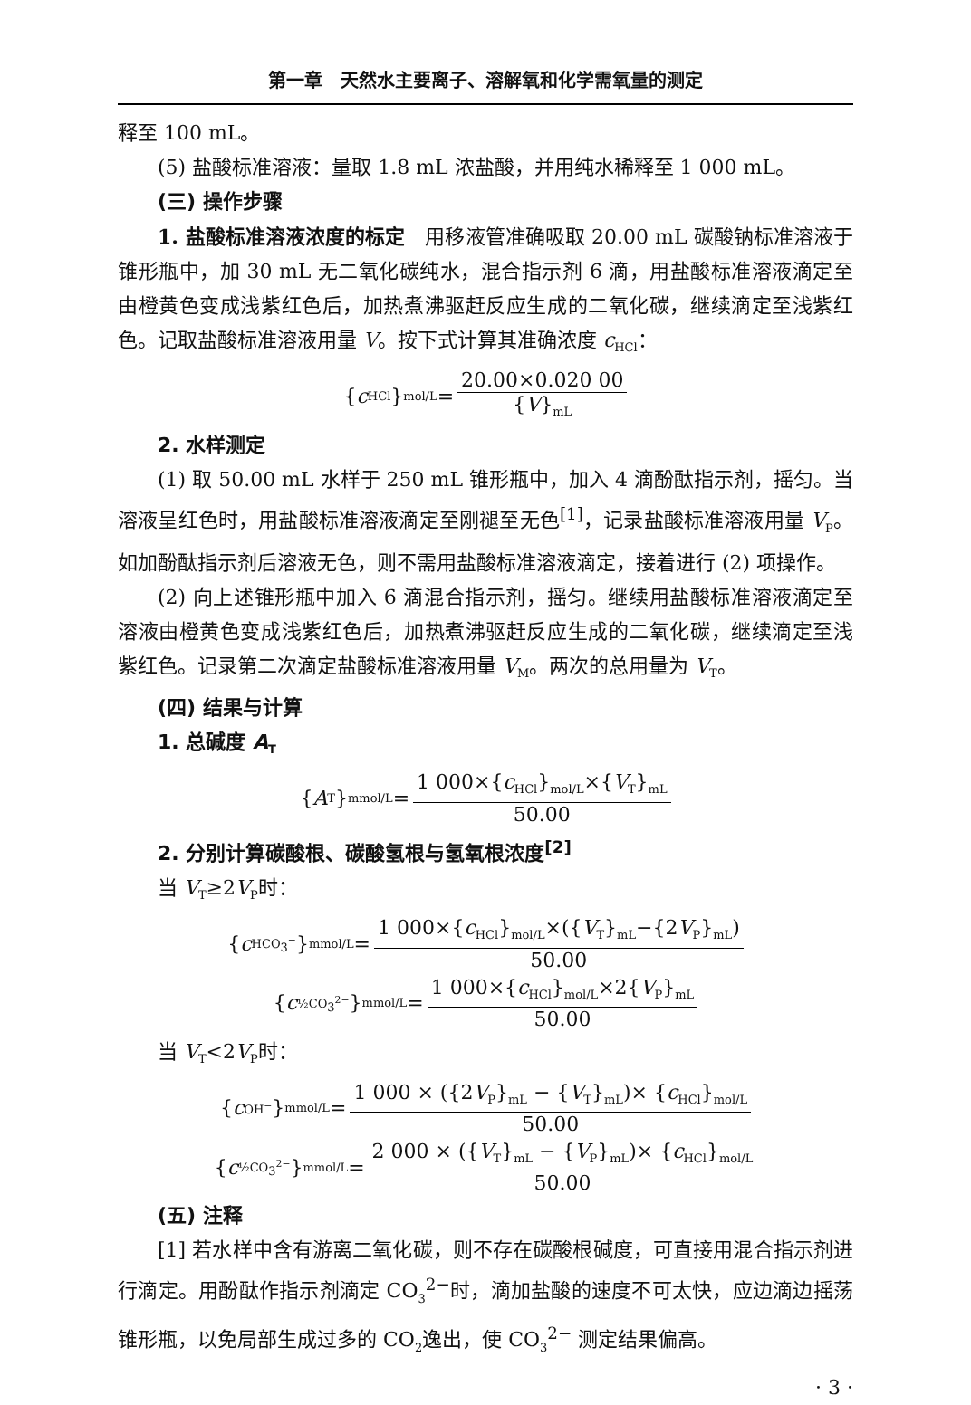第一章　天然水主要离子、溶解氧和化学需氧量的测定
释至 100 mL。
(5) 盐酸标准溶液：量取 1.8 mL 浓盐酸，并用纯水稀释至 1 000 mL。
(三) 操作步骤
1. 盐酸标准溶液浓度的标定　用移液管准确吸取 20.00 mL 碳酸钠标准溶液于锥形瓶中，加 30 mL 无二氧化碳纯水，混合指示剂 6 滴，用盐酸标准溶液滴定至由橙黄色变成浅紫红色后，加热煮沸驱赶反应生成的二氧化碳，继续滴定至浅紫红色。记取盐酸标准溶液用量 V。按下式计算其准确浓度 c<sub>HCl</sub>：
{ c<sub>HCl</sub>}<sub>mol/L</sub>= 20.00×0.020 00 {V}<sub>mL</sub>
2. 水样测定
(1) 取 50.00 mL 水样于 250 mL 锥形瓶中，加入 4 滴酚酞指示剂，摇匀。当溶液呈红色时，用盐酸标准溶液滴定至刚褪至无色<sup>[1]</sup>，记录盐酸标准溶液用量 V<sub>P</sub>。如加酚酞指示剂后溶液无色，则不需用盐酸标准溶液滴定，接着进行 (2) 项操作。
(2) 向上述锥形瓶中加入 6 滴混合指示剂，摇匀。继续用盐酸标准溶液滴定至溶液由橙黄色变成浅紫红色后，加热煮沸驱赶反应生成的二氧化碳，继续滴定至浅紫红色。记录第二次滴定盐酸标准溶液用量 V<sub>M</sub>。两次的总用量为 V<sub>T</sub>。
(四) 结果与计算
1. 总碱度 A<sub>T</sub>
{ A<sub>T</sub>}<sub>mmol/L</sub>= 1 000×{c<sub>HCl</sub>}<sub>mol/L</sub>×{V<sub>T</sub>}<sub>mL</sub> 50.00
2. 分别计算碳酸根、碳酸氢根与氢氧根浓度<sup>[2]</sup>
当 V<sub>T</sub>≥2V<sub>P</sub>时：
{ c<sub>HCO<sub>3</sub><sup>−</sup></sub>}<sub>mmol/L</sub>= 1 000×{c<sub>HCl</sub>}<sub>mol/L</sub>×({V<sub>T</sub>}<sub>mL</sub>−{2V<sub>P</sub>}<sub>mL</sub>) 50.00
{ c<sub>½CO<sub>3</sub><sup>2−</sup></sub>}<sub>mmol/L</sub>= 1 000×{c<sub>HCl</sub>}<sub>mol/L</sub>×2{V<sub>P</sub>}<sub>mL</sub> 50.00
当 V<sub>T</sub><2V<sub>P</sub>时：
{ c<sub>OH<sup>−</sup></sub>}<sub>mmol/L</sub> = 1 000 × ({2V<sub>P</sub>}<sub>mL</sub> − {V<sub>T</sub>}<sub>mL</sub>)× {c<sub>HCl</sub>}<sub>mol/L</sub> 50.00
{ c<sub>½CO<sub>3</sub><sup>2−</sup></sub>}<sub>mmol/L</sub> = 2 000 × ({V<sub>T</sub>}<sub>mL</sub> − {V<sub>P</sub>}<sub>mL</sub>)× {c<sub>HCl</sub>}<sub>mol/L</sub> 50.00
(五) 注释
[1] 若水样中含有游离二氧化碳，则不存在碳酸根碱度，可直接用混合指示剂进行滴定。用酚酞作指示剂滴定 CO<sub>3</sub><sup>2−</sup>时，滴加盐酸的速度不可太快，应边滴边摇荡锥形瓶，以免局部生成过多的 CO<sub>2</sub>逸出，使 CO<sub>3</sub><sup>2−</sup> 测定结果偏高。
· 3 ·